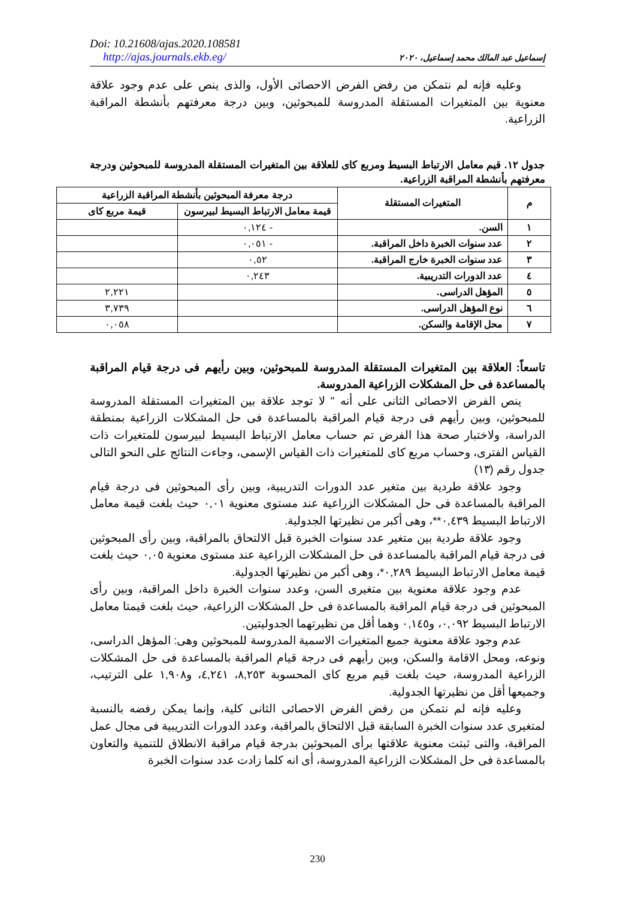Doi: 10.21608/ajas.2020.108581
http://ajas.journals.ekb.eg/
إسماعيل عبد المالك محمد إسماعيل، ٢٠٢٠
وعليه فإنه لم نتمكن من رفض الفرض الاحصائى الأول، والذى ينص على عدم وجود علاقة معنوية بين المتغيرات المستقلة المدروسة للمبحوثين، وبين درجة معرفتهم بأنشطة المراقبة الزراعية.
جدول ١٢. قيم معامل الارتباط البسيط ومربع كاى للعلاقة بين المتغيرات المستقلة المدروسة للمبحوثين ودرجة معرفتهم بأنشطة المراقبة الزراعية.
| م | المتغيرات المستقلة | درجة معرفة المبحوثين بأنشطة المراقبة الزراعية | |
| --- | --- | --- | --- |
| | | قيمة معامل الارتباط البسيط لبيرسون | قيمة مربع كاى |
| ١ | السن. | - ٠,١٢٤ | |
| ٢ | عدد سنوات الخبرة داخل المراقبة. | - ٠,٠٥١ | |
| ٣ | عدد سنوات الخبرة خارج المراقبة. | ٠,٥٢ | |
| ٤ | عدد الدورات التدريبية. | ٠,٢٤٣ | |
| ٥ | المؤهل الدراسى. | | ٢,٢٢١ |
| ٦ | نوع المؤهل الدراسى. | | ٣,٧٣٩ |
| ٧ | محل الإقامة والسكن. | | ٠,٠٥٨ |
تاسعاً: العلاقة بين المتغيرات المستقلة المدروسة للمبحوثين، وبين رأيهم فى درجة قيام المراقبة بالمساعدة فى حل المشكلات الزراعية المدروسة.
ينص الفرض الاحصائى الثانى على أنه " لا توجد علاقة بين المتغيرات المستقلة المدروسة للمبحوثين، وبين رأيهم فى درجة قيام المراقبة بالمساعدة فى حل المشكلات الزراعية بمنطقة الدراسة، ولاختبار صحة هذا الفرض تم حساب معامل الارتباط البسيط لبيرسون للمتغيرات ذات القياس الفترى، وحساب مربع كاى للمتغيرات ذات القياس الإسمى، وجاءت النتائج على النحو التالى جدول رقم (١٣)
وجود علاقة طردية بين متغير عدد الدورات التدريبية، وبين رأى المبحوثين فى درجة قيام المراقبة بالمساعدة فى حل المشكلات الزراعية عند مستوى معنوية ٠,٠١ حيث بلغت قيمة معامل الارتباط البسيط ٠,٤٣٩**، وهى أكبر من نظيرتها الجدولية.
وجود علاقة طردية بين متغير عدد سنوات الخبرة قبل الالتحاق بالمراقبة، وبين رأى المبحوثين فى درجة قيام المراقبة بالمساعدة فى حل المشكلات الزراعية عند مستوى معنوية ٠,٠٥ حيث بلغت قيمة معامل الارتباط البسيط ٠,٢٨٩*، وهى أكبر من نظيرتها الجدولية.
عدم وجود علاقة معنوية بين متغيرى السن، وعدد سنوات الخبرة داخل المراقبة، وبين رأى المبحوثين فى درجة قيام المراقبة بالمساعدة فى حل المشكلات الزراعية، حيث بلغت قيمتا معامل الارتباط البسيط ٠,٠٩٢، و٠,١٤٥ وهما أقل من نظيرتهما الجدوليتين.
عدم وجود علاقة معنوية جميع المتغيرات الاسمية المدروسة للمبحوثين وهى: المؤهل الدراسى، ونوعه، ومحل الاقامة والسكن، وبين رأيهم فى درجة قيام المراقبة بالمساعدة فى حل المشكلات الزراعية المدروسة، حيث بلغت قيم مربع كاى المحسوبة ٨,٢٥٣، ٤,٢٤١، و١,٩٠٨ على الترتيب، وجميعها أقل من نظيرتها الجدولية.
وعليه فإنه لم نتمكن من رفض الفرض الاحصائى الثانى كلية، وإنما يمكن رفضه بالنسبة لمتغيرى عدد سنوات الخبرة السابقة قبل الالتحاق بالمراقبة، وعدد الدورات التدريبية فى مجال عمل المراقبة، والتى ثبتت معنوية علاقتها برأى المبحوثين بدرجة قيام مراقبة الانطلاق للتنمية والتعاون بالمساعدة فى حل المشكلات الزراعية المدروسة، أى انه كلما زادت عدد سنوات الخبرة
230